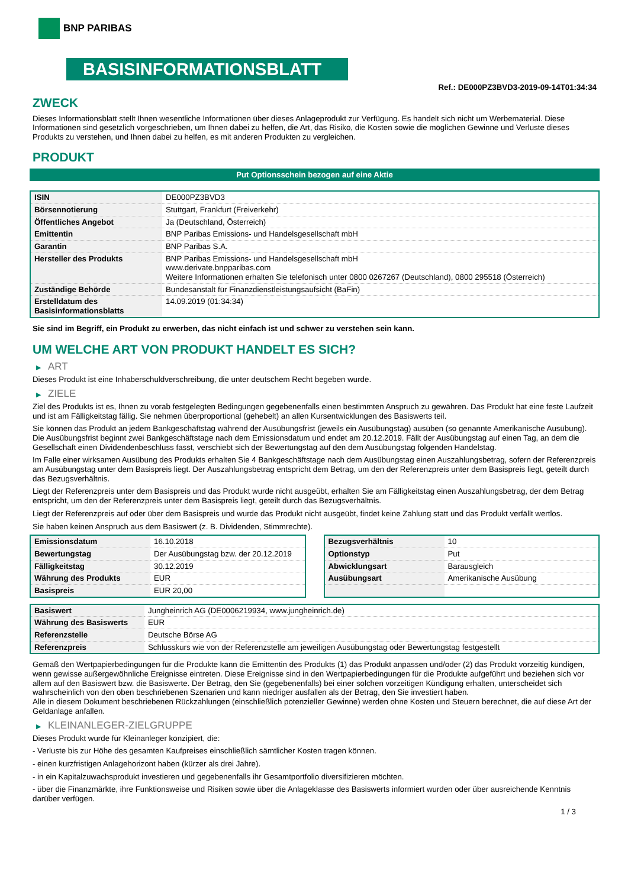BNP PARIBAS
BASISINFORMATIONSBLATT
Ref.: DE000PZ3BVD3-2019-09-14T01:34:34
ZWECK
Dieses Informationsblatt stellt Ihnen wesentliche Informationen über dieses Anlageprodukt zur Verfügung. Es handelt sich nicht um Werbematerial. Diese Informationen sind gesetzlich vorgeschrieben, um Ihnen dabei zu helfen, die Art, das Risiko, die Kosten sowie die möglichen Gewinne und Verluste dieses Produkts zu verstehen, und Ihnen dabei zu helfen, es mit anderen Produkten zu vergleichen.
PRODUKT
Put Optionsschein bezogen auf eine Aktie
| ISIN | DE000PZ3BVD3 |
| Börsennotierung | Stuttgart, Frankfurt (Freiverkehr) |
| Öffentliches Angebot | Ja (Deutschland, Österreich) |
| Emittentin | BNP Paribas Emissions- und Handelsgesellschaft mbH |
| Garantin | BNP Paribas S.A. |
| Hersteller des Produkts | BNP Paribas Emissions- und Handelsgesellschaft mbH www.derivate.bnpparibas.com Weitere Informationen erhalten Sie telefonisch unter 0800 0267267 (Deutschland), 0800 295518 (Österreich) |
| Zuständige Behörde | Bundesanstalt für Finanzdienstleistungsaufsicht (BaFin) |
| Erstelldatum des Basisinformationsblatts | 14.09.2019 (01:34:34) |
Sie sind im Begriff, ein Produkt zu erwerben, das nicht einfach ist und schwer zu verstehen sein kann.
UM WELCHE ART VON PRODUKT HANDELT ES SICH?
▶ ART
Dieses Produkt ist eine Inhaberschuldverschreibung, die unter deutschem Recht begeben wurde.
▶ ZIELE
Ziel des Produkts ist es, Ihnen zu vorab festgelegten Bedingungen gegebenenfalls einen bestimmten Anspruch zu gewähren. Das Produkt hat eine feste Laufzeit und ist am Fälligkeitstag fällig. Sie nehmen überproportional (gehebelt) an allen Kursentwicklungen des Basiswerts teil.
Sie können das Produkt an jedem Bankgeschäftstag während der Ausübungsfrist (jeweils ein Ausübungstag) ausüben (so genannte Amerikanische Ausübung). Die Ausübungsfrist beginnt zwei Bankgeschäftstage nach dem Emissionsdatum und endet am 20.12.2019. Fällt der Ausübungstag auf einen Tag, an dem die Gesellschaft einen Dividendenbeschluss fasst, verschiebt sich der Bewertungstag auf den dem Ausübungstag folgenden Handelstag.
Im Falle einer wirksamen Ausübung des Produkts erhalten Sie 4 Bankgeschäftstage nach dem Ausübungstag einen Auszahlungsbetrag, sofern der Referenzpreis am Ausübungstag unter dem Basispreis liegt. Der Auszahlungsbetrag entspricht dem Betrag, um den der Referenzpreis unter dem Basispreis liegt, geteilt durch das Bezugsverhältnis.
Liegt der Referenzpreis unter dem Basispreis und das Produkt wurde nicht ausgeübt, erhalten Sie am Fälligkeitstag einen Auszahlungsbetrag, der dem Betrag entspricht, um den der Referenzpreis unter dem Basispreis liegt, geteilt durch das Bezugsverhältnis.
Liegt der Referenzpreis auf oder über dem Basispreis und wurde das Produkt nicht ausgeübt, findet keine Zahlung statt und das Produkt verfällt wertlos.
Sie haben keinen Anspruch aus dem Basiswert (z. B. Dividenden, Stimmrechte).
| Emissionsdatum | 16.10.2018 |
| Bewertungstag | Der Ausübungstag bzw. der 20.12.2019 |
| Fälligkeitstag | 30.12.2019 |
| Währung des Produkts | EUR |
| Basispreis | EUR 20,00 |
| Bezugsverhältnis | 10 |
| Optionstyp | Put |
| Abwicklungsart | Barausgleich |
| Ausübungsart | Amerikanische Ausübung |
| Basiswert | Jungheinrich AG (DE0006219934, www.jungheinrich.de) |
| Währung des Basiswerts | EUR |
| Referenzstelle | Deutsche Börse AG |
| Referenzpreis | Schlusskurs wie von der Referenzstelle am jeweiligen Ausübungstag oder Bewertungstag festgestellt |
Gemäß den Wertpapierbedingungen für die Produkte kann die Emittentin des Produkts (1) das Produkt anpassen und/oder (2) das Produkt vorzeitig kündigen, wenn gewisse außergewöhnliche Ereignisse eintreten. Diese Ereignisse sind in den Wertpapierbedingungen für die Produkte aufgeführt und beziehen sich vor allem auf den Basiswert bzw. die Basiswerte. Der Betrag, den Sie (gegebenenfalls) bei einer solchen vorzeitigen Kündigung erhalten, unterscheidet sich wahrscheinlich von den oben beschriebenen Szenarien und kann niedriger ausfallen als der Betrag, den Sie investiert haben.
Alle in diesem Dokument beschriebenen Rückzahlungen (einschließlich potenzieller Gewinne) werden ohne Kosten und Steuern berechnet, die auf diese Art der Geldanlage anfallen.
▶ KLEINANLEGER-ZIELGRUPPE
Dieses Produkt wurde für Kleinanleger konzipiert, die:
- Verluste bis zur Höhe des gesamten Kaufpreises einschließlich sämtlicher Kosten tragen können.
- einen kurzfristigen Anlagehorizont haben (kürzer als drei Jahre).
- in ein Kapitalzuwachsprodukt investieren und gegebenenfalls ihr Gesamtportfolio diversifizieren möchten.
- über die Finanzmärkte, ihre Funktionsweise und Risiken sowie über die Anlageklasse des Basiswerts informiert wurden oder über ausreichende Kenntnis darüber verfügen.
1 / 3